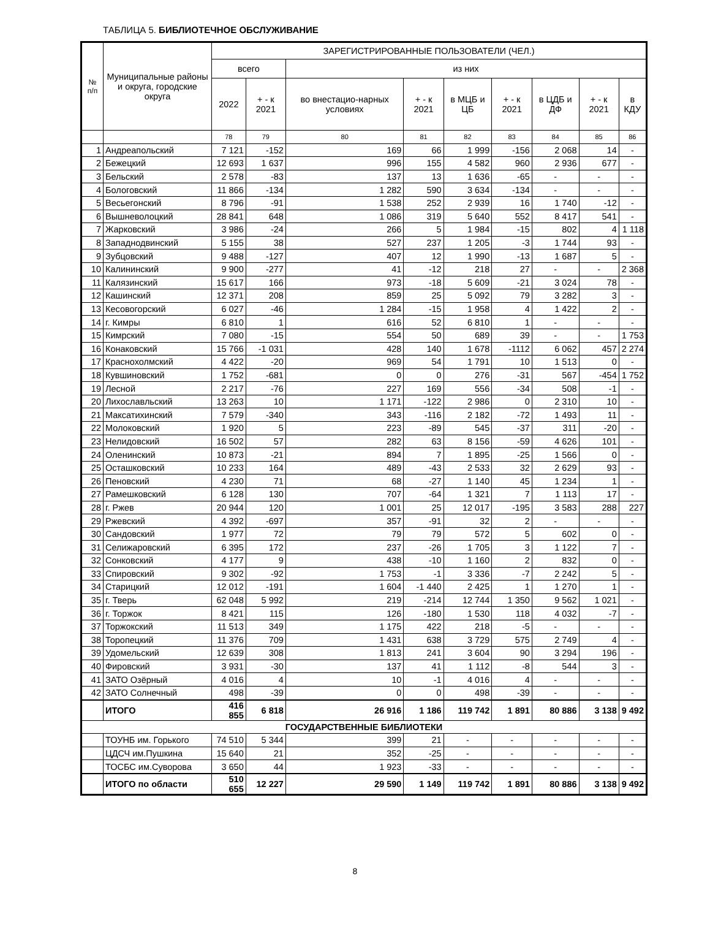ТАБЛИЦА 5. БИБЛИОТЕЧНОЕ ОБСЛУЖИВАНИЕ
| № п/п | Муниципальные районы и округа, городские округа | ЗАРЕГИСТРИРОВАННЫЕ ПОЛЬЗОВАТЕЛИ (ЧЕЛ.) | | | | | | | | |
| --- | --- | --- | --- | --- | --- | --- | --- | --- | --- | --- |
| | | всего | | из них | | | | | | |
| | | 2022 | + - к 2021 | во внестацио-нарных условиях | + - к 2021 | в МЦБ и ЦБ | + - к 2021 | в ЦДБ и ДФ | + - к 2021 | в КДУ |
| | | 78 | 79 | 80 | 81 | 82 | 83 | 84 | 85 | 86 |
| 1 | Андреапольский | 7 121 | -152 | 169 | 66 | 1 999 | -156 | 2 068 | 14 | - |
| 2 | Бежецкий | 12 693 | 1 637 | 996 | 155 | 4 582 | 960 | 2 936 | 677 | - |
| 3 | Бельский | 2 578 | -83 | 137 | 13 | 1 636 | -65 | - | - | - |
| 4 | Бологовский | 11 866 | -134 | 1 282 | 590 | 3 634 | -134 | - | - | - |
| 5 | Весьегонский | 8 796 | -91 | 1 538 | 252 | 2 939 | 16 | 1 740 | -12 | - |
| 6 | Вышневолоцкий | 28 841 | 648 | 1 086 | 319 | 5 640 | 552 | 8 417 | 541 | - |
| 7 | Жарковский | 3 986 | -24 | 266 | 5 | 1 984 | -15 | 802 | 4 | 1 118 |
| 8 | Западнодвинский | 5 155 | 38 | 527 | 237 | 1 205 | -3 | 1 744 | 93 | - |
| 9 | Зубцовский | 9 488 | -127 | 407 | 12 | 1 990 | -13 | 1 687 | 5 | - |
| 10 | Калининский | 9 900 | -277 | 41 | -12 | 218 | 27 | - | - | 2 368 |
| 11 | Калязинский | 15 617 | 166 | 973 | -18 | 5 609 | -21 | 3 024 | 78 | - |
| 12 | Кашинский | 12 371 | 208 | 859 | 25 | 5 092 | 79 | 3 282 | 3 | - |
| 13 | Кесовогорский | 6 027 | -46 | 1 284 | -15 | 1 958 | 4 | 1 422 | 2 | - |
| 14 | г. Кимры | 6 810 | 1 | 616 | 52 | 6 810 | 1 | - | - | - |
| 15 | Кимрский | 7 080 | -15 | 554 | 50 | 689 | 39 | - | - | 1 753 |
| 16 | Конаковский | 15 766 | -1 031 | 428 | 140 | 1 678 | -1112 | 6 062 | 457 | 2 274 |
| 17 | Краснохолмский | 4 422 | -20 | 969 | 54 | 1 791 | 10 | 1 513 | 0 | - |
| 18 | Кувшиновский | 1 752 | -681 | 0 | 0 | 276 | -31 | 567 | -454 | 1 752 |
| 19 | Лесной | 2 217 | -76 | 227 | 169 | 556 | -34 | 508 | -1 | - |
| 20 | Лихославльский | 13 263 | 10 | 1 171 | -122 | 2 986 | 0 | 2 310 | 10 | - |
| 21 | Максатихинский | 7 579 | -340 | 343 | -116 | 2 182 | -72 | 1 493 | 11 | - |
| 22 | Молоковский | 1 920 | 5 | 223 | -89 | 545 | -37 | 311 | -20 | - |
| 23 | Нелидовский | 16 502 | 57 | 282 | 63 | 8 156 | -59 | 4 626 | 101 | - |
| 24 | Оленинский | 10 873 | -21 | 894 | 7 | 1 895 | -25 | 1 566 | 0 | - |
| 25 | Осташковский | 10 233 | 164 | 489 | -43 | 2 533 | 32 | 2 629 | 93 | - |
| 26 | Пеновский | 4 230 | 71 | 68 | -27 | 1 140 | 45 | 1 234 | 1 | - |
| 27 | Рамешковский | 6 128 | 130 | 707 | -64 | 1 321 | 7 | 1 113 | 17 | - |
| 28 | г. Ржев | 20 944 | 120 | 1 001 | 25 | 12 017 | -195 | 3 583 | 288 | 227 |
| 29 | Ржевский | 4 392 | -697 | 357 | -91 | 32 | 2 | - | - | - |
| 30 | Сандовский | 1 977 | 72 | 79 | 79 | 572 | 5 | 602 | 0 | - |
| 31 | Селижаровский | 6 395 | 172 | 237 | -26 | 1 705 | 3 | 1 122 | 7 | - |
| 32 | Сонковский | 4 177 | 9 | 438 | -10 | 1 160 | 2 | 832 | 0 | - |
| 33 | Спировский | 9 302 | -92 | 1 753 | -1 | 3 336 | -7 | 2 242 | 5 | - |
| 34 | Старицкий | 12 012 | -191 | 1 604 | -1 440 | 2 425 | 1 | 1 270 | 1 | - |
| 35 | г. Тверь | 62 048 | 5 992 | 219 | -214 | 12 744 | 1 350 | 9 562 | 1 021 | - |
| 36 | г. Торжок | 8 421 | 115 | 126 | -180 | 1 530 | 118 | 4 032 | -7 | - |
| 37 | Торжокский | 11 513 | 349 | 1 175 | 422 | 218 | -5 | - | - | - |
| 38 | Торопецкий | 11 376 | 709 | 1 431 | 638 | 3 729 | 575 | 2 749 | 4 | - |
| 39 | Удомельский | 12 639 | 308 | 1 813 | 241 | 3 604 | 90 | 3 294 | 196 | - |
| 40 | Фировский | 3 931 | -30 | 137 | 41 | 1 112 | -8 | 544 | 3 | - |
| 41 | ЗАТО Озёрный | 4 016 | 4 | 10 | -1 | 4 016 | 4 | - | - | - |
| 42 | ЗАТО Солнечный | 498 | -39 | 0 | 0 | 498 | -39 | - | - | - |
| | ИТОГО | 416 855 | 6 818 | 26 916 | 1 186 | 119 742 | 1 891 | 80 886 | 3 138 | 9 492 |
| ГОСУДАРСТВЕННЫЕ БИБЛИОТЕКИ | | | | | | | | | | |
| | ТОУНБ им. Горького | 74 510 | 5 344 | 399 | 21 | - | - | - | - | - |
| | ЦДСЧ им.Пушкина | 15 640 | 21 | 352 | -25 | - | - | - | - | - |
| | ТОСБС им.Суворова | 3 650 | 44 | 1 923 | -33 | - | - | - | - | - |
| | ИТОГО по области | 510 655 | 12 227 | 29 590 | 1 149 | 119 742 | 1 891 | 80 886 | 3 138 | 9 492 |
8